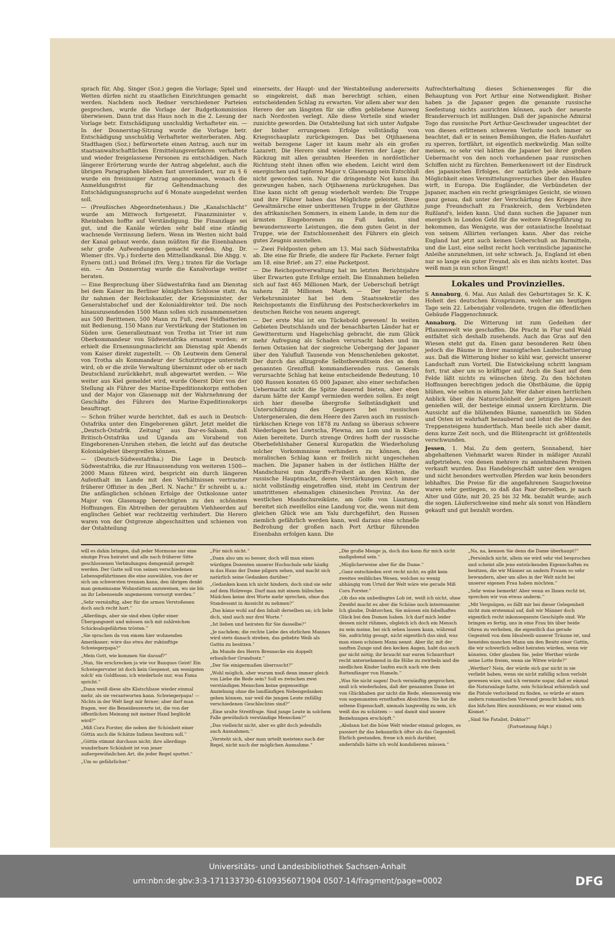sprach für, Abg. Singer (Soz.) gegen die Vorlage; Spiel und Wetten dürfen nicht zu staatlichen Einrichtungen gemacht werden. Nachdem noch Redner verschiedener Parteien gesprochen, wurde die Vorlage der Budgetkommission überwiesen. Dann trat das Haus noch in die 2. Lesung der Vorlage betr. Entschädigung unschuldig Verhafteter ein. — In der Donnerstag-Sitzung wurde die Vorlage betr. Entschädigung unschuldig Verhafteter weiterberaten. Abg. Stadthagen (Soz.) befürwortete einen Antrag, auch nur im staatsanwaltschaftlichen Ermittelungsverfahren verhaftete und wieder freigelassene Personen zu entschädigen. Nach längerer Erörterung wurde der Antrag abgelehnt, auch die übrigen Paragraphen blieben fast unverändert, nur zu § 6 wurde ein freisinniger Antrag angenommen, wonach die Anmeldungsfrist für Geltendmachung des Entschädigungsanspruchs auf 6 Monate ausgedehnt werden soll.
— (Preußisches Abgeordnetenhaus.) Die „Kanalschlacht“ wurde am Mittwoch fortgesetzt. Finanzminister v. Rheinbaben hoffte auf Verständigung. Die Finanzlage sei gut, und die Kanäle würden sehr bald eine ständig wachsende Verzinsung liefern. Wenn im Westen nicht bald der Kanal gebaut werde, dann müßten für die Eisenbahnen sehr große Aufwendungen gemacht werden. Abg. Dr. Wiemer (frs. Vp.) forderte den Mittellandkanal. Die Abgg. v. Eynern (ntl.) und Brömel (frs. Verg.) traten für die Vorlage ein. — Am Donnerstag wurde die Kanalvorlage weiter beraten.
— Eine Besprechung über Südwestafrika fand am Dienstag bei dem Kaiser im Berliner königlichen Schlosse statt. An ihr nahmen der Reichskanzler, der Kriegsminister, der Generalstabschef und der Kolonialdirektor teil. Die noch hinauszusendenden 1500 Mann sollen sich zusammensetzen aus 500 Berittenen, 500 Mann zu Fuß, zwei Feldbatterien mit Bedienung, 150 Mann zur Verstärkung der Stationen im Süden usw. Generalleutnant von Trotha ist Trier ist zum Oberkommandeur von Südwestafrika ernannt worden; er erhielt die Ernennungsnachricht am Dienstag spät Abends vom Kaiser direkt zugestellt. — Ob Leutwein dem General von Trotha als Kommandeur der Schutztruppe unterstellt wird, ob er die zivile Verwaltung übernimmt oder ob er nach Deutschland zurückkehrt, muß abgewartet werden. — Wie weiter aus Kiel gemeldet wird, wurde Oberst Dürr von der Stellung als Führer des Marine-Expeditionskorps enthoben und der Major von Glasenapp mit der Wahrnehmung der Geschäfte des Führers des Marine-Expeditionskorps beauftragt.
— Schon früher wurde berichtet, daß es auch in Deutsch-Ostafrika unter den Eingeborenen gährt. Jetzt meldet die „Deutsch-Ostafrik. Zeitung“ aus Dar-es-Salaam, daß Britisch-Ostafrika und Uganda am Vorabend von Eingeborenen-Unruhen stehen, die leicht auf das deutsche Kolonialgebiet übergreifen können.
— (Deutsch-Südwestafrika.) Die Lage in Deutsch-Südwestafrika, die zur Hinaussendung von weiteren 1500—2000 Mann führen wird, bespricht ein durch längeren Aufenthalt im Lande mit den Verhältnissen vertrauter früherer Offizier in den „Berl. N. Nachr.“ Er schreibt u. a.: Die anfänglichen schönen Erfolge der Ostkolonne unter Major von Glasenapp berechtigten zu den schönsten Hoffnungen. Ein Abtreiben der geraubten Viehheerden auf englisches Gebiet war rechtzeitig verhindert. Die Herero waren von der Ostgrenze abgeschnitten und schienen von der Ostabteilung
einerseits, der Haupt- und der Westabteilung andererseits so eingekreist, daß man berechtigt schien, einen entscheidenden Schlag zu erwarten. Vor allem aber war den Herero der am längsten für sie offen gebliebene Ausweg nach Nordosten verlegt. Alle diese Vorteile sind wieder zunichte geworden. Die Ostabteilung hat sich unter Aufgabe der bisher errungenen Erfolge vollständig vom Kriegsschauplatz zurückgezogen. Das bei Otjihaenena weitab bezogene Lager ist kaum mehr als ein großes Lazarett. Die Herero sind wieder Herren der Lage; der Rückzug mit allen geraubten Heerden in nordöstlicher Richtung steht ihnen offen wie ehedem. Leicht wird dem energischen und tapferen Major v. Glasenapp sein Entschluß nicht geworden sein. Nur die dringendste Not kann ihn gezwungen haben, nach Otjihaenena zurückzugehen. Das Eine kann nicht oft genug wiederholt werden: Die Truppe und ihre Führer haben das Möglichste geleistet. Diese Gewaltmärsche einer unberittenen Truppe in der Gluthitze des afrikanischen Sommers, in einem Lande, in dem nur die ärmsten Eingeborenen zu Fuß laufen, sind bewundernswerte Leistungen, die dem guten Geist in der Truppe, wie der Entschlossenheit des Führers ein gleich gutes Zeugnis ausstellen.
— Zwei Feldposten gehen am 13. Mai nach Südwestafrika ab. Die eine für Briefe, die andere für Packete. Ferner folgt am 18. eine Brief-, am 27. eine Packetpost.
— Die Reichspostverwaltung hat im letzten Berichtsjahre über Erwarten gute Erfolge erzielt. Die Einnahmen beliefen sich auf fast 465 Millionen Mark, der Ueberschuß beträgt nahezu 28 Millionen Mark. — Der bayerische Verkehrsminister hat bei dem Staatssekretär des Reichspostamts die Einführung des Postscheckverkehrs im deutschen Reiche von neuem angeregt.
— Der erste Mai ist ein Tückebold gewesen! In weiten Gebieten Deutschlands und der benachbarten Länder hat er Gewittersturm und Hagelschlag gebracht, die zum Glück mehr Aufregung als Schaden verursacht haben und im fernen Ostasien hat der siegreiche Uebergang der Japaner über den Yalufluß Tausende von Menschenleben gekostet. Der durch das allzugroße Selbstbewußtsein des an dem genannten Grenzfluß kommandierenden russ. Generals verursachte Schlag hat keine entscheidende Bedeutung, 10 000 Russen konnten 65 000 Japaner, also einer sechsfachen Uebermacht nicht die Spitze dauernd bieten, aber eben darum hätte der Kampf vermieden werden sollen. Es zeigt sich hier dieselbe übergroße Selbständigkeit und Unterschätzung des Gegners bei russischen Untergeneralen, die dem Heere des Zaren auch im russisch-türkischen Kriege von 1878 zu Anfang so überaus schwere Niederlagen bei Lowtscha, Plewna, am Lom und in Klein-Asien bereitete. Durch strenge Ordres hofft der russische Oberbefehlshaber General Kuropatkin die Wiederholung solcher Vorkommnisse verhindern zu können, den moralischen Schlag kann er freilich nicht ungeschehen machen. Die Japaner haben in der östlichen Hälfte der Mandschurei nun Angriffs-Freiheit an den Küsten, die russische Hauptmacht, deren Verstärkungen noch immer nicht vollständig eingetroffen sind, steht im Centrum der umstrittenen ehemaligen chinesischen Provinz. An der westlichen Mandschureiküste, am Golfe von Liautung, bereitet sich zweifellos eine Landung vor, die, wenn mit dem gleichen Glück wie am Yalu durchgeführt, den Russen ziemlich gefährlich werden kann, weil daraus eine schnelle Bedrohung der großen nach Port Arthur führenden Eisenbahn erfolgen kann. Die
Aufrechterhaltung dieses Schienenweges für die Behauptung von Port Arthur eine Notwendigkeit. Bisher haben ja die Japaner gegen die genannte russische Seefestung nichts ausrichten können, auch der neueste Branderversuch ist mißlungen. Daß der japanische Admiral Togo das russische Port Arthur-Geschwader ungeachtet der von diesen erlittenen schweren Verluste noch immer so beachtet, daß er in seinen Bemühungen, die Hafen-Ausfahrt zu sperren, fortfährt, ist eigentlich merkwürdig. Man sollte meinen, so sehr viel hätten die Japaner bei ihrer großen Uebermacht von den noch vorhandenen paar russischen Schiffen nicht zu fürchten. Bemerkenswert ist der Eindruck des japanischen Erfolges, der natürlich jede absehbare Möglichkeit eines Vermittelungsversuches über den Haufen wirft, in Europa. Die Engländer, die Verbündeten der Japaner, machen ein recht griesgrämiges Gesicht, sie wissen ganz genau, daß unter der Verschärfung des Krieges ihre junge Freundschaft zu Frankreich, dem Verbündeten Rußland's, leiden kann. Und dann suchen die Japaner nun energisch in London Geld für die weitere Kriegsführung zu bekommen, das Wenigste, was der ostasiatische Inselstaat von seinem Alliirten verlangen kann. Aber das reiche England hat jetzt auch keinen Ueberschuß an Barmitteln, und die Lust, eine selbst recht hoch verzinsliche japanische Anleihe anzunehmen, ist sehr schwach. Ja, England ist eben nur so lange ein guter Freund, als es ihm nichts kostet. Das weiß man ja nun schon längst!
Lokales und Provinzielles.
S Annaburg, 6. Mai. Aus Anlaß des Geburtstages Sr. K. K. Hoheit des deutschen Kronprinzen, welcher am heutigen Tage sein 22. Lebensjahr vollendete, trugen die öffentlichen Gebäude Flaggenschmuck.
Annaburg. Die Witterung ist zum Gedeihen der Pflanzenwelt wie geschaffen. Die Pracht in Flur und Wald entfaltet sich deshalb zusehends. Auch das Gras auf den Wiesen steht gut da. Einen ganz besonderen Reiz üben jedoch die Bäume in ihrer mannigfachen Laubschattierung aus. Daß die Witterung bisher so kühl war, gereicht unserer Landschaft zum Vorteil. Die Entwickelung schritt langsam fort, trat aber um so kräftiger auf. Auch die Saat auf dem Felde läßt nichts zu wünschen übrig. Zu den höchsten Hoffnungen berechtigen jedoch die Obstbäume, die üppig blühen, wie selten in einem Jahr. Wer daher einen herrlichen Anblick über die Naturschönheit der jetzigen Jahreszeit genießen will, der besteige einmal unsern Kirchturm. Die Aussicht auf die blühenden Bäume, namentlich im Süden und Osten ist wahrhaft bezaubernd und lohnt die Mühe des Treppensteigens hundertfach. Man beeile sich aber damit, denn kurze Zeit noch, und die Blütenpracht ist größtenteils verschwunden.
Jessen, 1. Mai. Zu dem gestern, Sonnabend, hier abgehaltenen Viehmarkt waren Rinder in mäßiger Anzahl aufgetrieben, von denen mehrere zu annehmbaren Preisen verkauft wurden. Das Handelsgeschäft unter den wenigen und nicht besonders wertvollen Pferden war kein besonders lebhaftes. Die Preise für die angefahrenen Saugschweine waren sehr gestiegen, so daß das Paar derselben, je nach Alter und Güte, mit 20, 25 bis 32 Mk. bezahlt wurde; auch die sogen. Läuferschweine sind mehr als sonst von Händlern gekauft und gut bezahlt worden.
will es dahin bringen, daß jeder Mormone nur eine einzige Frau heiratet und alle nach früherer Sitte geschlossenen Verbindungen demgemäß geregelt werden. Der Gatte soll von seinen verschiedenen Lebensgefährtinnen die eine auswählen, von der er sich am schwersten trennen kann, den übrigen denkt man gemeinsame Wohnstätten anzuweisen, wo sie bis an ihr Lebensende angemessen versorgt werden.“
„Sehr vernünftig, aber für die armen Verstoßenen doch auch recht hart.“
„Allerdings, aber sie sind eben Opfer einer Übergangszeit und müssen sich mit zahlreichen Schicksalsgefährten trösten.“
„Sie sprachen da von einem hier wohnenden Amerikaner; wäre das etwa der zukünftige Schwiegerpapa?“
„Mein Gott, wie kommen Sie darauf?“
„Nun, Sie erschrecken ja wie vor Banquos Geist! Ein Schwiegervater ist doch kein Gespenst, am wenigsten solch' ein Goldfasan; ich wiederhole nur, was Fama spricht.“
„Dann weiß diese alte Klatschbase wieder einmal mehr, als sie verantworten kann. Schwiegerpapa! — Nichts in der Welt liegt mir ferner; aber darf man fragen, wer die Beneidenswerte ist, die von der öffentlichen Meinung mit meiner Hand beglückt wird?“
„Miß Cora Forster, die neben der Schönheit einer Göttin auch die Schätze Indiens besitzen soll.“
„Göttin stimmt durchaus nicht; ihre allerdings wunderbare Schönheit ist von jener außergewöhnlichen Art, die jeder Regel spottet.“
„Um so gefährlicher.“
„Für mich nicht.“
„Dann also um so besser, doch will man einen würdigen Dozenten unserer Hochschule sehr häufig in das Haus der Dame pilgern sehen, und macht sich natürlich seine Gedanken darüber.“
„Gedanken kann ich nicht hindern, doch sind sie sehr auf dem Holzwege. Darf man mit einem hübschen Mädchen keine drei Worte mehr sprechen, ohne das Standesamt in Aussicht zu nehmen?“
„Das käme wohl auf den Inhalt derselben an; ich liebe dich, sind auch nur drei Worte.“
„Ist lieben und heiraten für Sie dasselbe?“
„Je nachdem; die rechte Liebe des ehrlichen Mannes wird stets danach streben, das geliebte Weib als Gattin zu besitzen.“
„Im Munde des Herrn Brennecke ein doppelt erbaulicher Grundsatz.“
„Der Sie einigermaßen überrascht?“
„Wohl möglich, aber warum muß denn immer gleich von Liebe die Rede sein? Soll es zwischen zwei verständigen Menschen keine gegenseitige Anziehung ohne die landläufigen Nebengedanken geben können, nur weil die jungen Leute zufällig verschiedenen Geschlechtes sind?“
„Eine uralte Streitfrage. Sind junge Leute in solchem Falle gewöhnlich verständige Menschen?“
„Das vielleicht nicht, aber es gibt doch jedenfalls auch Ausnahmen.“
„Versteht sich, aber man urteilt meistens nach der Regel, nicht nach der möglichen Ausnahme.“
„Die große Menge ja, doch das kann für mich nicht maßgebend sein.“
„Möglicherweise aber für die Dame.“
„Ganz entschieden erst recht nicht; es gibt kein zweites weibliches Wesen, welches so wenig abhängig vom Urteil der Welt wäre wie gerade Miß Cora Forster.“
„Ob das ein unbedingtes Lob ist, weiß ich nicht, ohne Zweifel macht es aber die Schöne noch interessanter. Ich glaube, Doktorchen, Sie müssen ein fabelhaftes Glück bei den Damen haben. Ich darf mich leider dessen nicht rühmen, obgleich ich doch ein Mensch zu sein meine, bei sich sehen lassen kann, während Sie, aufrichtig gesagt, nicht eigentlich das sind, was man einen schönen Mann nennt. Aber ihr, mit der sanften Zunge und den kecken Augen, habt das auch gar nicht nötig; ihr braucht nur euren Schnurrbart recht unternehmend in die Höhe zu zwirbeln und die niedlichen Kinder laufen euch nach wie dem Rattenfänger von Hameln.“
„Was Sie nicht sagen! Doch vernünftig gesprochen, muß ich wiederholen, daß der genannten Dame ist von Glückhaben gar nicht die Rede, ebensowenig wie von sogenannten ernsthaften Absichten. Sie hat die seltene Eigenschaft, niemals langweilig zu sein, ich weiß das zu schätzen — und damit sind unsere Beziehungen erschöpft.“
„Alsdann hat die böse Welt wieder einmal gelogen, es passiert ihr das bekanntlich öfter als das Gegenteil. Ehrlich gestanden, freue ich mich darüber, andernfalls hätte ich wohl kondolieren müssen.“
„Na, na, kennen Sie denn die Dame überhaupt?“
„Persönlich nicht, allein sie wird sehr viel besprochen und scheint alle jene entzückenden Eigenschaften zu besitzen, die wir Männer an andern Frauen so sehr bewundern, aber um alles in der Welt nicht bei unserer eigenen Frau haben möchten.“
„Sehr weise bemerkt! Aber wenn es Ihnen recht ist, sprechen wir von etwas anderm.“
„Mit Vergnügen; es fällt mir bei dieser Gelegenheit nicht zum erstenmal auf, daß wir Männer doch eigentlich recht inkonsequente Geschöpfe sind. Wir bringen es fertig, uns in eine Frau bis über beide Ohren zu verlieben, die eigentlich das gerade Gegenteil von dem Idealweib unserer Träume ist, und beneiden manchen Mann um den Besitz einer Gattin, die wir schwerlich selbst heiraten würden, wenn wir könnten. Oder glauben Sie, jeder Werther würde seine Lotte freien, wenn sie Witwe würde?“
„Werther? Nein, der würde sich gar nicht in sie verliebt haben, wenn sie nicht zufällig schon verlobt gewesen wäre, und ich vermute sogar, daß er einmal die Naturanlage hatte, sein Schicksal erbärmlich und die Pistole verlockend zu finden, so würde er einen andern romantischen Vorwand gesucht haben, sich das bißchen Hirn auszublasen; es war einmal sein Kismet.“
„Sind Sie Fatalist, Doktor?“
(Fortsetzung folgt.)
Universitäts- und Landesbibliothek Sachsen-Anhalt
urn:nbn:de:gbv:3:3-171133730-6109356071904 0507-14/fragment/page=0002 DFG